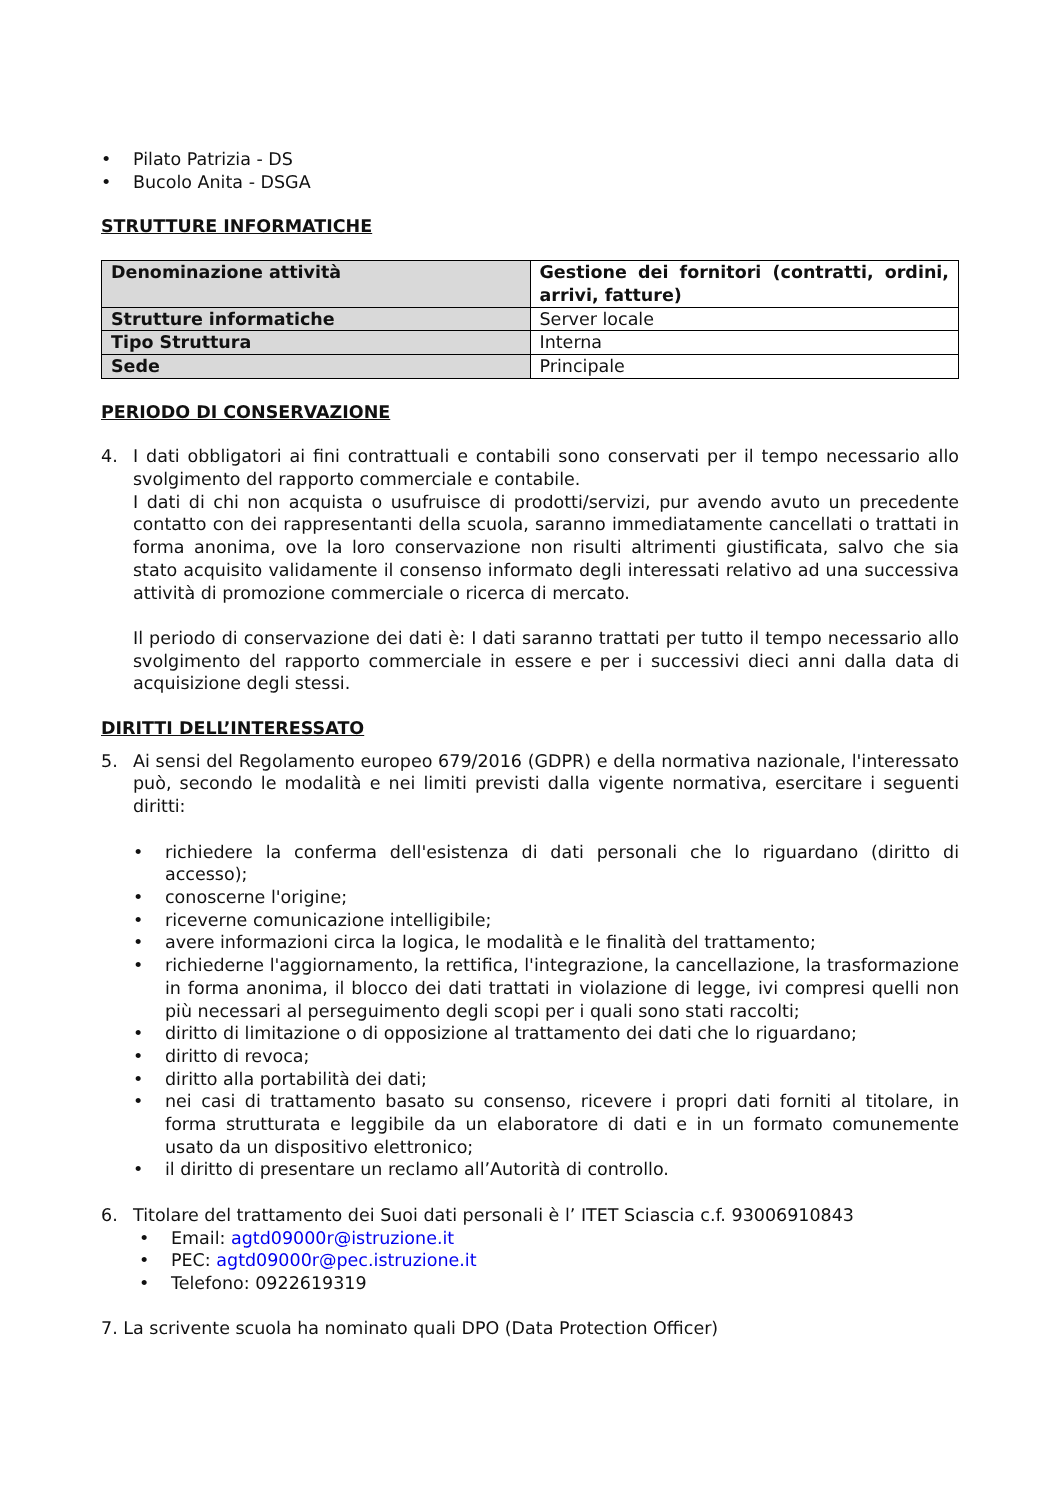• Pilato Patrizia - DS
• Bucolo Anita - DSGA
STRUTTURE INFORMATICHE
| Denominazione attività | Gestione dei fornitori (contratti, ordini, arrivi, fatture) |
| Strutture informatiche | Server locale |
| Tipo Struttura | Interna |
| Sede | Principale |
PERIODO DI CONSERVAZIONE
4. I dati obbligatori ai fini contrattuali e contabili sono conservati per il tempo necessario allo svolgimento del rapporto commerciale e contabile.
I dati di chi non acquista o usufruisce di prodotti/servizi, pur avendo avuto un precedente contatto con dei rappresentanti della scuola, saranno immediatamente cancellati o trattati in forma anonima, ove la loro conservazione non risulti altrimenti giustificata, salvo che sia stato acquisito validamente il consenso informato degli interessati relativo ad una successiva attività di promozione commerciale o ricerca di mercato.
Il periodo di conservazione dei dati è: I dati saranno trattati per tutto il tempo necessario allo svolgimento del rapporto commerciale in essere e per i successivi dieci anni dalla data di acquisizione degli stessi.
DIRITTI DELL’INTERESSATO
5. Ai sensi del Regolamento europeo 679/2016 (GDPR) e della normativa nazionale, l'interessato può, secondo le modalità e nei limiti previsti dalla vigente normativa, esercitare i seguenti diritti:
• richiedere la conferma dell'esistenza di dati personali che lo riguardano (diritto di accesso);
• conoscerne l'origine;
• riceverne comunicazione intelligibile;
• avere informazioni circa la logica, le modalità e le finalità del trattamento;
• richiederne l'aggiornamento, la rettifica, l'integrazione, la cancellazione, la trasformazione in forma anonima, il blocco dei dati trattati in violazione di legge, ivi compresi quelli non più necessari al perseguimento degli scopi per i quali sono stati raccolti;
• diritto di limitazione o di opposizione al trattamento dei dati che lo riguardano;
• diritto di revoca;
• diritto alla portabilità dei dati;
• nei casi di trattamento basato su consenso, ricevere i propri dati forniti al titolare, in forma strutturata e leggibile da un elaboratore di dati e in un formato comunemente usato da un dispositivo elettronico;
• il diritto di presentare un reclamo all’Autorità di controllo.
6. Titolare del trattamento dei Suoi dati personali è l’ ITET Sciascia c.f. 93006910843
• Email: agtd09000r@istruzione.it
• PEC: agtd09000r@pec.istruzione.it
• Telefono: 0922619319
7. La scrivente scuola ha nominato quali DPO (Data Protection Officer)